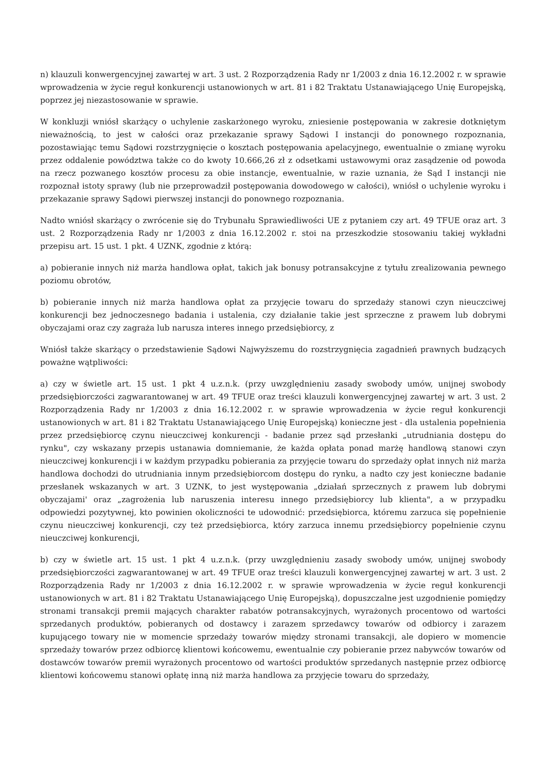n) klauzuli konwergencyjnej zawartej w art. 3 ust. 2 Rozporządzenia Rady nr 1/2003 z dnia 16.12.2002 r. w sprawie wprowadzenia w życie reguł konkurencji ustanowionych w art. 81 i 82 Traktatu Ustanawiającego Unię Europejską, poprzez jej niezastosowanie w sprawie.
W konkluzji wniósł skarżący o uchylenie zaskarżonego wyroku, zniesienie postępowania w zakresie dotkniętym nieważnością, to jest w całości oraz przekazanie sprawy Sądowi I instancji do ponownego rozpoznania, pozostawiając temu Sądowi rozstrzygnięcie o kosztach postępowania apelacyjnego, ewentualnie o zmianę wyroku przez oddalenie powództwa także co do kwoty 10.666,26 zł z odsetkami ustawowymi oraz zasądzenie od powoda na rzecz pozwanego kosztów procesu za obie instancje, ewentualnie, w razie uznania, że Sąd I instancji nie rozpoznał istoty sprawy (lub nie przeprowadził postępowania dowodowego w całości), wniósł o uchylenie wyroku i przekazanie sprawy Sądowi pierwszej instancji do ponownego rozpoznania.
Nadto wniósł skarżący o zwrócenie się do Trybunału Sprawiedliwości UE z pytaniem czy art. 49 TFUE oraz art. 3 ust. 2 Rozporządzenia Rady nr 1/2003 z dnia 16.12.2002 r. stoi na przeszkodzie stosowaniu takiej wykładni przepisu art. 15 ust. 1 pkt. 4 UZNK, zgodnie z którą:
a) pobieranie innych niż marża handlowa opłat, takich jak bonusy potransakcyjne z tytułu zrealizowania pewnego poziomu obrotów,
b) pobieranie innych niż marża handlowa opłat za przyjęcie towaru do sprzedaży stanowi czyn nieuczciwej konkurencji bez jednoczesnego badania i ustalenia, czy działanie takie jest sprzeczne z prawem lub dobrymi obyczajami oraz czy zagraża lub narusza interes innego przedsiębiorcy, z
Wniósł także skarżący o przedstawienie Sądowi Najwyższemu do rozstrzygnięcia zagadnień prawnych budzących poważne wątpliwości:
a) czy w świetle art. 15 ust. 1 pkt 4 u.z.n.k. (przy uwzględnieniu zasady swobody umów, unijnej swobody przedsiębiorczości zagwarantowanej w art. 49 TFUE oraz treści klauzuli konwergencyjnej zawartej w art. 3 ust. 2 Rozporządzenia Rady nr 1/2003 z dnia 16.12.2002 r. w sprawie wprowadzenia w życie reguł konkurencji ustanowionych w art. 81 i 82 Traktatu Ustanawiającego Unię Europejską) konieczne jest - dla ustalenia popełnienia przez przedsiębiorcę czynu nieuczciwej konkurencji - badanie przez sąd przesłanki „utrudniania dostępu do rynku", czy wskazany przepis ustanawia domniemanie, że każda opłata ponad marżę handlową stanowi czyn nieuczciwej konkurencji i w każdym przypadku pobierania za przyjęcie towaru do sprzedaży opłat innych niż marża handlowa dochodzi do utrudniania innym przedsiębiorcom dostępu do rynku, a nadto czy jest konieczne badanie przesłanek wskazanych w art. 3 UZNK, to jest występowania „działań sprzecznych z prawem lub dobrymi obyczajami' oraz „zagrożenia lub naruszenia interesu innego przedsiębiorcy lub klienta", a w przypadku odpowiedzi pozytywnej, kto powinien okoliczności te udowodnić: przedsiębiorca, któremu zarzuca się popełnienie czynu nieuczciwej konkurencji, czy też przedsiębiorca, który zarzuca innemu przedsiębiorcy popełnienie czynu nieuczciwej konkurencji,
b) czy w świetle art. 15 ust. 1 pkt 4 u.z.n.k. (przy uwzględnieniu zasady swobody umów, unijnej swobody przedsiębiorczości zagwarantowanej w art. 49 TFUE oraz treści klauzuli konwergencyjnej zawartej w art. 3 ust. 2 Rozporządzenia Rady nr 1/2003 z dnia 16.12.2002 r. w sprawie wprowadzenia w życie reguł konkurencji ustanowionych w art. 81 i 82 Traktatu Ustanawiającego Unię Europejską), dopuszczalne jest uzgodnienie pomiędzy stronami transakcji premii mających charakter rabatów potransakcyjnych, wyrażonych procentowo od wartości sprzedanych produktów, pobieranych od dostawcy i zarazem sprzedawcy towarów od odbiorcy i zarazem kupującego towary nie w momencie sprzedaży towarów między stronami transakcji, ale dopiero w momencie sprzedaży towarów przez odbiorcę klientowi końcowemu, ewentualnie czy pobieranie przez nabywców towarów od dostawców towarów premii wyrażonych procentowo od wartości produktów sprzedanych następnie przez odbiorcę klientowi końcowemu stanowi opłatę inną niż marża handlowa za przyjęcie towaru do sprzedaży,